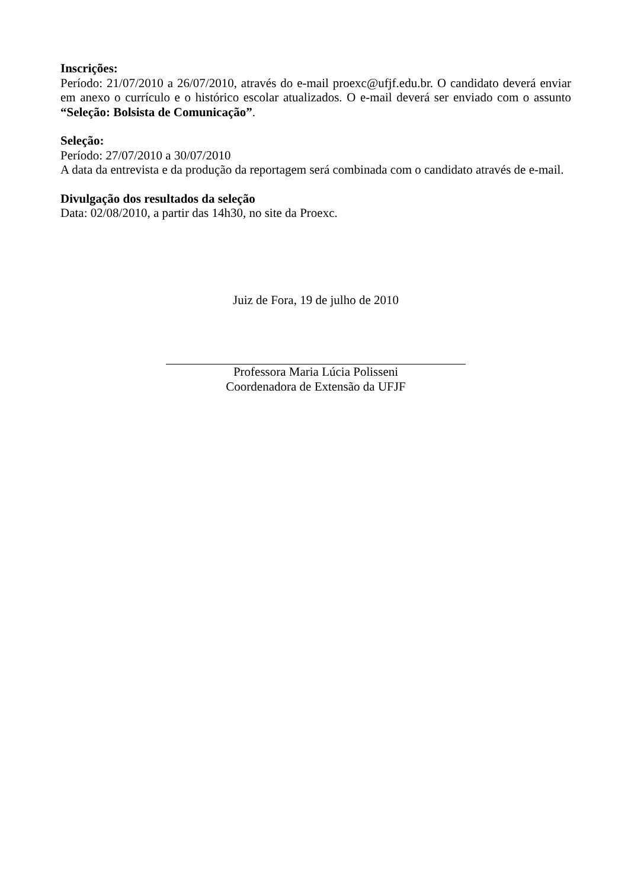Inscrições:
Período: 21/07/2010 a 26/07/2010, através do e-mail proexc@ufjf.edu.br. O candidato deverá enviar em anexo o currículo e o histórico escolar atualizados. O e-mail deverá ser enviado com o assunto “Seleção: Bolsista de Comunicação”.
Seleção:
Período: 27/07/2010 a 30/07/2010
A data da entrevista e da produção da reportagem será combinada com o candidato através de e-mail.
Divulgação dos resultados da seleção
Data: 02/08/2010, a partir das 14h30, no site da Proexc.
Juiz de Fora, 19 de julho de 2010
Professora Maria Lúcia Polisseni
Coordenadora de Extensão da UFJF